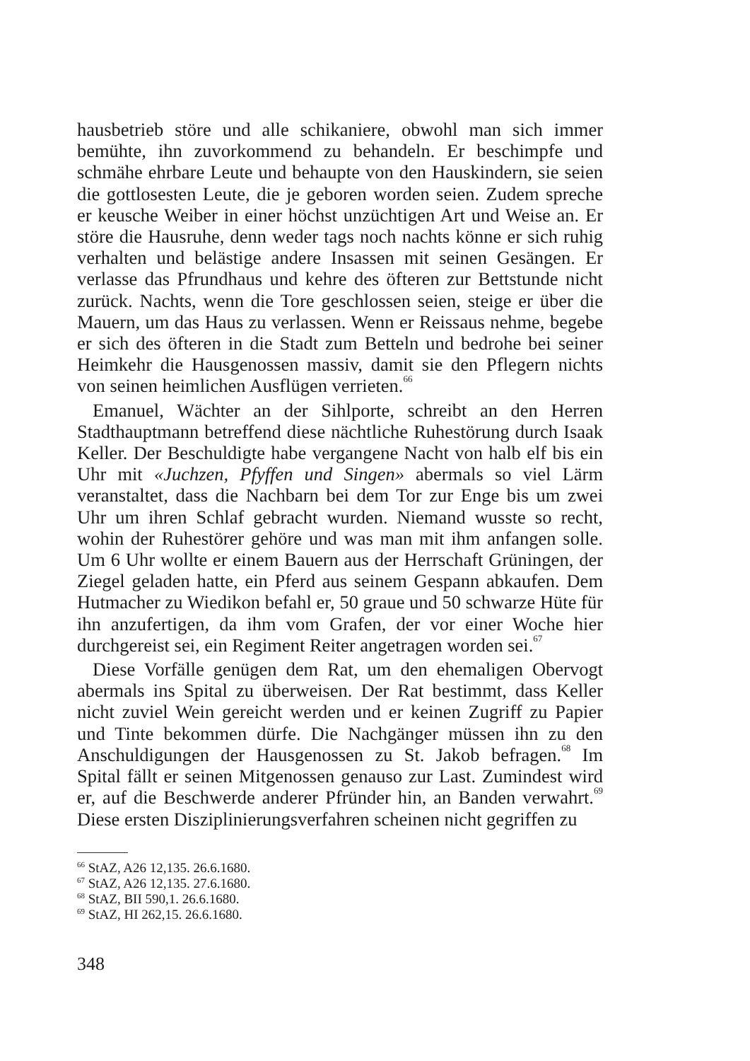hausbetrieb störe und alle schikaniere, obwohl man sich immer bemühte, ihn zuvorkommend zu behandeln. Er beschimpfe und schmähe ehrbare Leute und behaupte von den Hauskindern, sie seien die gottlosesten Leute, die je geboren worden seien. Zudem spreche er keusche Weiber in einer höchst unzüchtigen Art und Weise an. Er störe die Hausruhe, denn weder tags noch nachts könne er sich ruhig verhalten und belästige andere Insassen mit seinen Gesängen. Er verlasse das Pfrundhaus und kehre des öfteren zur Bettstunde nicht zurück. Nachts, wenn die Tore geschlossen seien, steige er über die Mauern, um das Haus zu verlassen. Wenn er Reissaus nehme, begebe er sich des öfteren in die Stadt zum Betteln und bedrohe bei seiner Heimkehr die Hausgenossen massiv, damit sie den Pflegern nichts von seinen heimlichen Ausflügen verrieten.<sup>66</sup>
Emanuel, Wächter an der Sihlporte, schreibt an den Herren Stadthauptmann betreffend diese nächtliche Ruhestörung durch Isaak Keller. Der Beschuldigte habe vergangene Nacht von halb elf bis ein Uhr mit «Juchzen, Pfyffen und Singen» abermals so viel Lärm veranstaltet, dass die Nachbarn bei dem Tor zur Enge bis um zwei Uhr um ihren Schlaf gebracht wurden. Niemand wusste so recht, wohin der Ruhestörer gehöre und was man mit ihm anfangen solle. Um 6 Uhr wollte er einem Bauern aus der Herrschaft Grüningen, der Ziegel geladen hatte, ein Pferd aus seinem Gespann abkaufen. Dem Hutmacher zu Wiedikon befahl er, 50 graue und 50 schwarze Hüte für ihn anzufertigen, da ihm vom Grafen, der vor einer Woche hier durchgereist sei, ein Regiment Reiter angetragen worden sei.<sup>67</sup>
Diese Vorfälle genügen dem Rat, um den ehemaligen Obervogt abermals ins Spital zu überweisen. Der Rat bestimmt, dass Keller nicht zuviel Wein gereicht werden und er keinen Zugriff zu Papier und Tinte bekommen dürfe. Die Nachgänger müssen ihn zu den Anschuldigungen der Hausgenossen zu St. Jakob befragen.<sup>68</sup> Im Spital fällt er seinen Mitgenossen genauso zur Last. Zumindest wird er, auf die Beschwerde anderer Pfründer hin, an Banden verwahrt.<sup>69</sup> Diese ersten Disziplinierungsverfahren scheinen nicht gegriffen zu
<sup>66</sup> StAZ, A26 12,135. 26.6.1680.
<sup>67</sup> StAZ, A26 12,135. 27.6.1680.
<sup>68</sup> StAZ, BII 590,1. 26.6.1680.
<sup>69</sup> StAZ, HI 262,15. 26.6.1680.
348